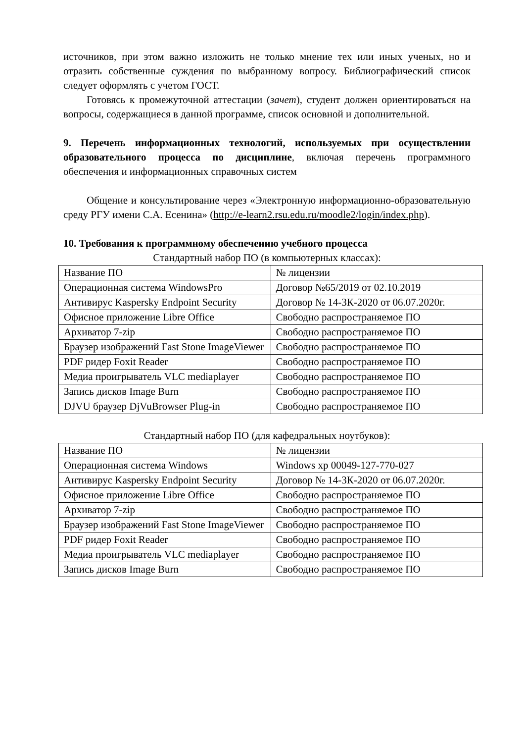источников, при этом важно изложить не только мнение тех или иных ученых, но и отразить собственные суждения по выбранному вопросу. Библиографический список следует оформлять с учетом ГОСТ.
Готовясь к промежуточной аттестации (зачет), студент должен ориентироваться на вопросы, содержащиеся в данной программе, список основной и дополнительной.
9. Перечень информационных технологий, используемых при осуществлении образовательного процесса по дисциплине, включая перечень программного обеспечения и информационных справочных систем
Общение и консультирование через «Электронную информационно-образовательную среду РГУ имени С.А. Есенина» (http://e-learn2.rsu.edu.ru/moodle2/login/index.php).
10. Требования к программному обеспечению учебного процесса
Стандартный набор ПО (в компьютерных классах):
| Название ПО | № лицензии |
| Операционная система WindowsPro | Договор №65/2019 от 02.10.2019 |
| Антивирус Kaspersky Endpoint Security | Договор № 14-3К-2020 от 06.07.2020г. |
| Офисное приложение Libre Office | Свободно распространяемое ПО |
| Архиватор 7-zip | Свободно распространяемое ПО |
| Браузер изображений Fast Stone ImageViewer | Свободно распространяемое ПО |
| PDF ридер Foxit Reader | Свободно распространяемое ПО |
| Медиа проигрыватель VLC mediaplayer | Свободно распространяемое ПО |
| Запись дисков Image Burn | Свободно распространяемое ПО |
| DJVU браузер DjVuBrowser Plug-in | Свободно распространяемое ПО |
Стандартный набор ПО (для кафедральных ноутбуков):
| Название ПО | № лицензии |
| Операционная система Windows | Windows xp 00049-127-770-027 |
| Антивирус Kaspersky Endpoint Security | Договор № 14-3К-2020 от 06.07.2020г. |
| Офисное приложение Libre Office | Свободно распространяемое ПО |
| Архиватор 7-zip | Свободно распространяемое ПО |
| Браузер изображений Fast Stone ImageViewer | Свободно распространяемое ПО |
| PDF ридер Foxit Reader | Свободно распространяемое ПО |
| Медиа проигрыватель VLC mediaplayer | Свободно распространяемое ПО |
| Запись дисков Image Burn | Свободно распространяемое ПО |